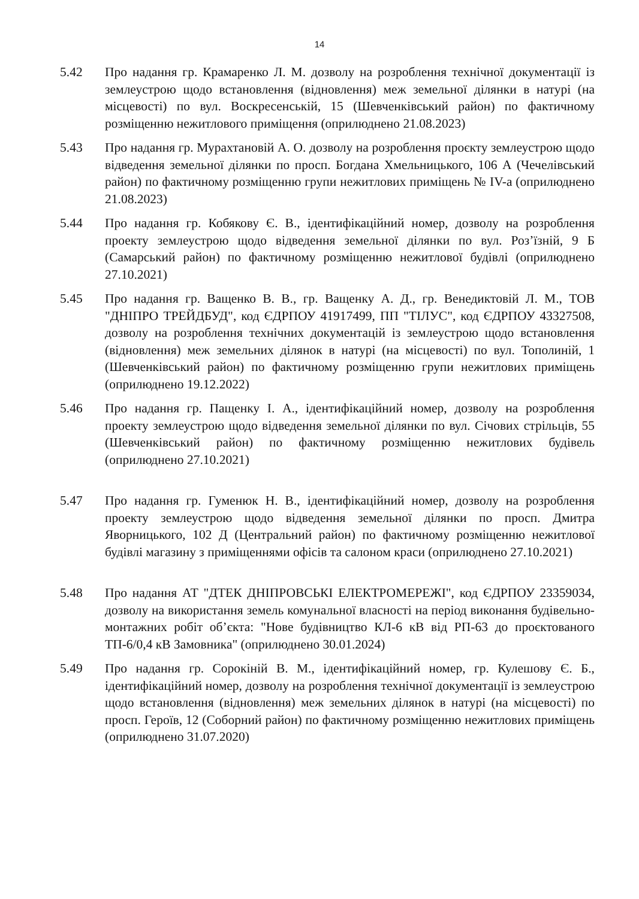14
5.42 Про надання гр. Крамаренко Л. М. дозволу на розроблення технічної документації із землеустрою щодо встановлення (відновлення) меж земельної ділянки в натурі (на місцевості) по вул. Воскресенській, 15 (Шевченківський район) по фактичному розміщенню нежитлового приміщення (оприлюднено 21.08.2023)
5.43 Про надання гр. Мурахтановій А. О. дозволу на розроблення проєкту землеустрою щодо відведення земельної ділянки по просп. Богдана Хмельницького, 106 А (Чечелівський район) по фактичному розміщенню групи нежитлових приміщень № IV-а (оприлюднено 21.08.2023)
5.44 Про надання гр. Кобякову Є. В., ідентифікаційний номер, дозволу на розроблення проекту землеустрою щодо відведення земельної ділянки по вул. Роз’їзній, 9 Б (Самарський район) по фактичному розміщенню нежитлової будівлі (оприлюднено 27.10.2021)
5.45 Про надання гр. Ващенко В. В., гр. Ващенку А. Д., гр. Венедиктовій Л. М., ТОВ "ДНІПРО ТРЕЙДБУД", код ЄДРПОУ 41917499, ПП "ТІЛУС", код ЄДРПОУ 43327508, дозволу на розроблення технічних документацій із землеустрою щодо встановлення (відновлення) меж земельних ділянок в натурі (на місцевості) по вул. Тополиній, 1 (Шевченківський район) по фактичному розміщенню групи нежитлових приміщень (оприлюднено 19.12.2022)
5.46 Про надання гр. Пащенку І. А., ідентифікаційний номер, дозволу на розроблення проекту землеустрою щодо відведення земельної ділянки по вул. Січових стрільців, 55 (Шевченківський район) по фактичному розміщенню нежитлових будівель (оприлюднено 27.10.2021)
5.47 Про надання гр. Гуменюк Н. В., ідентифікаційний номер, дозволу на розроблення проекту землеустрою щодо відведення земельної ділянки по просп. Дмитра Яворницького, 102 Д (Центральний район) по фактичному розміщенню нежитлової будівлі магазину з приміщеннями офісів та салоном краси (оприлюднено 27.10.2021)
5.48 Про надання АТ "ДТЕК ДНІПРОВСЬКІ ЕЛЕКТРОМЕРЕЖІ", код ЄДРПОУ 23359034, дозволу на використання земель комунальної власності на період виконання будівельно-монтажних робіт об’єкта: "Нове будівництво КЛ-6 кВ від РП-63 до проєктованого ТП-6/0,4 кВ Замовника" (оприлюднено 30.01.2024)
5.49 Про надання гр. Сорокіній В. М., ідентифікаційний номер, гр. Кулешову Є. Б., ідентифікаційний номер, дозволу на розроблення технічної документації із землеустрою щодо встановлення (відновлення) меж земельних ділянок в натурі (на місцевості) по просп. Героїв, 12 (Соборний район) по фактичному розміщенню нежитлових приміщень (оприлюднено 31.07.2020)